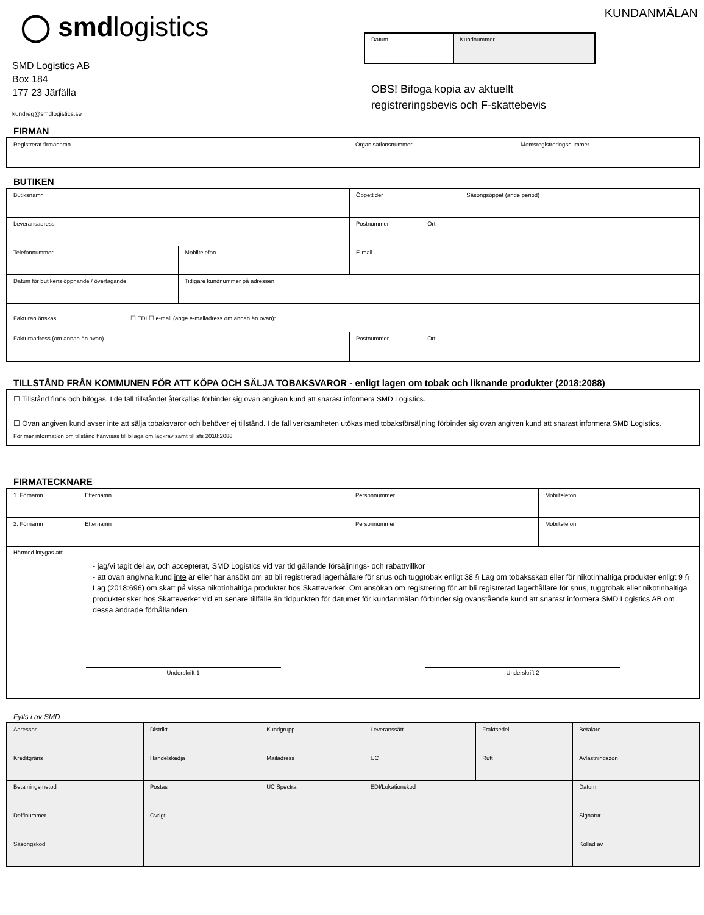◯ smdlogistics
SMD Logistics AB
Box 184
177 23 Järfälla
kundreg@smdlogistics.se
KUNDANMÄLAN
| Datum | Kundnummer |
OBS! Bifoga kopia av aktuellt
registreringsbevis och F-skattebevis
FIRMAN
| Registrerat firmanamn | Organisationsnummer | Momsregistreringsnummer |
BUTIKEN
| Butiksnamn | | Öppettider | Säsongsöppet (ange period) |
| Leveransadress | | Postnummer Ort | |
| Telefonnummer | Mobiltelefon | E-mail | |
| Datum för butikens öppnande / övertagande | Tidigare kundnummer på adressen | | |
| Fakturan önskas: ☐ EDI ☐ e-mail (ange e-mailadress om annan än ovan): | | | |
| Fakturaadress (om annan än ovan) | | Postnummer Ort | |
TILLSTÅND FRÅN KOMMUNEN FÖR ATT KÖPA OCH SÄLJA TOBAKSVAROR - enligt lagen om tobak och liknande produkter (2018:2088)
| ☐ Tillstånd finns och bifogas. I de fall tillståndet återkallas förbinder sig ovan angiven kund att snarast informera SMD Logistics. ☐ Ovan angiven kund avser inte att sälja tobaksvaror och behöver ej tillstånd. I de fall verksamheten utökas med tobaksförsäljning förbinder sig ovan angiven kund att snarast informera SMD Logistics. För mer information om tillstånd hänvisas till bilaga om lagkrav samt till sfs 2018:2088 |
FIRMATECKNARE
| 1. Förnamn Efternamn | Personnummer | Mobiltelefon |
| 2. Förnamn Efternamn | Personnummer | Mobiltelefon |
| Härmed intygas att: - jag/vi tagit del av, och accepterat, SMD Logistics vid var tid gällande försäljnings- och rabattvillkor - att ovan angivna kund inte är eller har ansökt om att bli registrerad lagerhållare för snus och tuggtobak enligt 38 § Lag om tobaksskatt eller för nikotinhaltiga produkter enligt 9 § Lag (2018:696) om skatt på vissa nikotinhaltiga produkter hos Skatteverket. Om ansökan om registrering för att bli registrerad lagerhållare för snus, tuggtobak eller nikotinhaltiga produkter sker hos Skatteverket vid ett senare tillfälle än tidpunkten för datumet för kundanmälan förbinder sig ovanstående kund att snarast informera SMD Logistics AB om dessa ändrade förhållanden. Underskrift 1 Underskrift 2 | | |
Fylls i av SMD
| Adressnr | Distrikt | Kundgrupp | Leveranssätt | Fraktsedel | Betalare |
| Kreditgräns | Handelskedja | Mailadress | UC | Rutt | Avlastningszon |
| Betalningsmetod | Postas | UC Spectra | EDI/Lokationskod | | Datum |
| Delfinummer | Övrigt | | | | Signatur |
| Säsongskod | | | | | Kollad av |